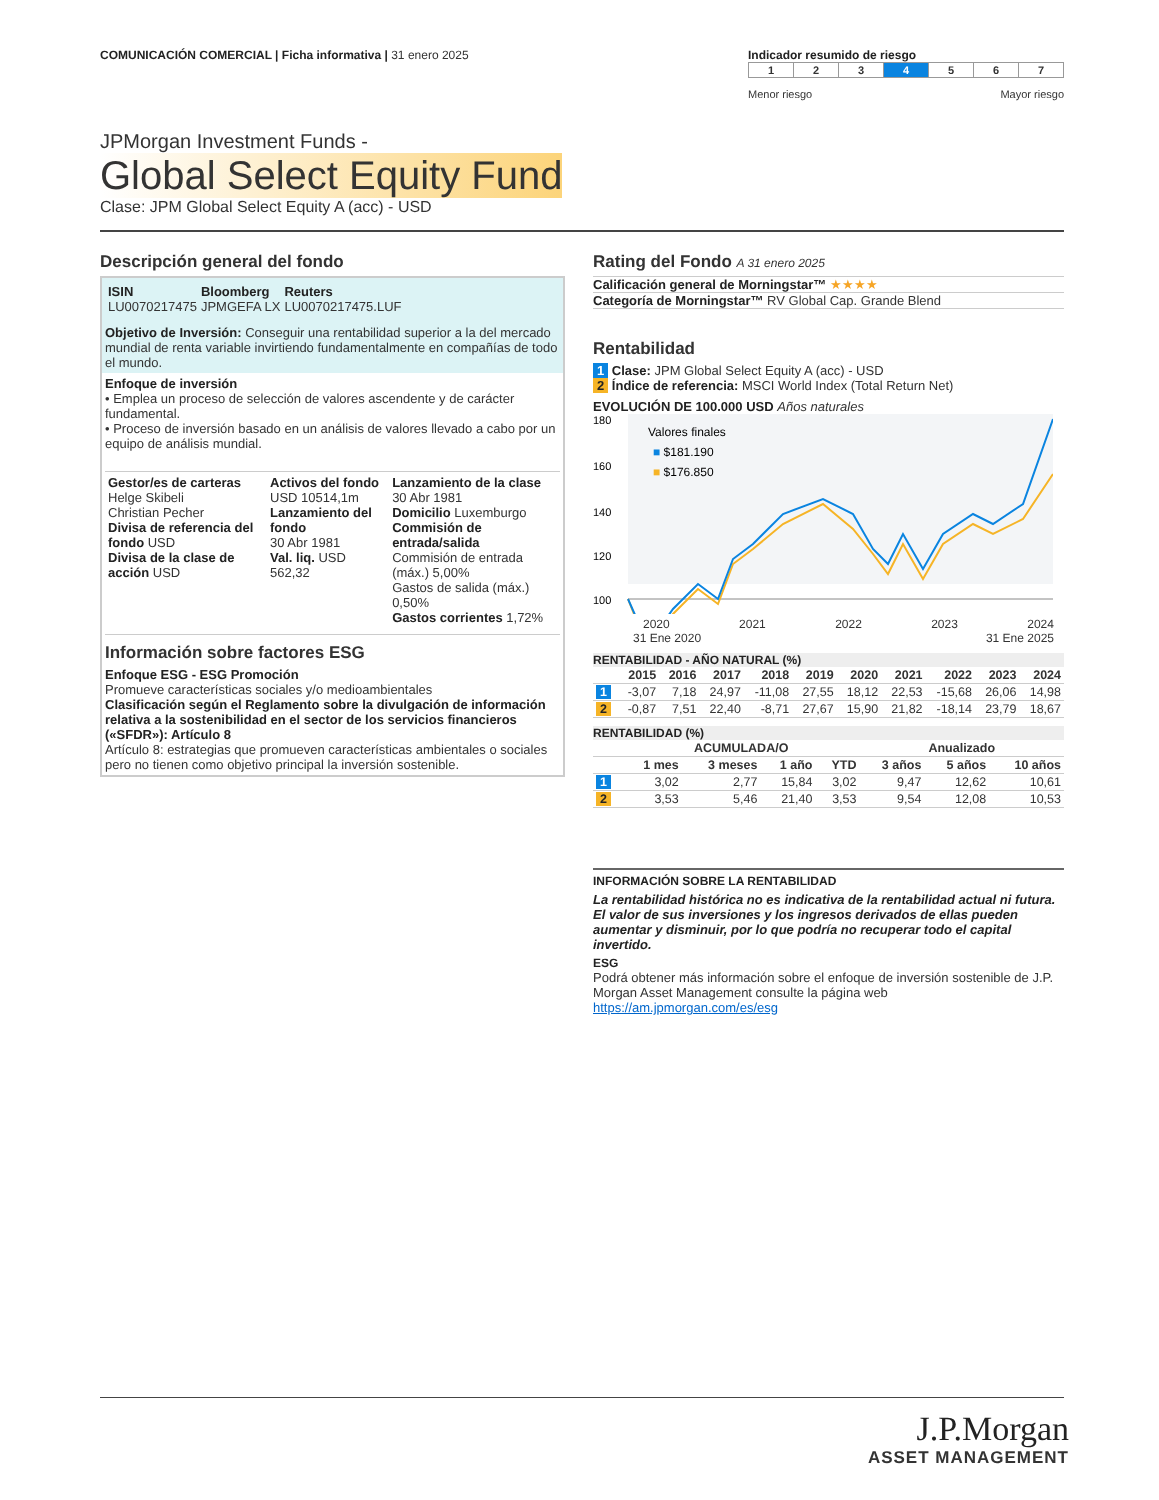COMUNICACIÓN COMERCIAL | Ficha informativa | 31 enero 2025
Indicador resumido de riesgo
| 1 | 2 | 3 | 4 | 5 | 6 | 7 |
Menor riesgo Mayor riesgo
JPMorgan Investment Funds -
Global Select Equity Fund
Clase: JPM Global Select Equity A (acc) - USD
Descripción general del fondo
| ISIN LU0070217475 | Bloomberg JPMGEFA LX | Reuters LU0070217475.LUF |
Objetivo de Inversión: Conseguir una rentabilidad superior a la del mercado mundial de renta variable invirtiendo fundamentalmente en compañías de todo el mundo.
Enfoque de inversión
• Emplea un proceso de selección de valores ascendente y de carácter fundamental.
• Proceso de inversión basado en un análisis de valores llevado a cabo por un equipo de análisis mundial.
| Gestor/es de carteras Helge Skibeli Christian Pecher Divisa de referencia del fondo USD Divisa de la clase de acción USD | Activos del fondo USD 10514,1m Lanzamiento del fondo 30 Abr 1981 Val. liq. USD 562,32 | Lanzamiento de la clase 30 Abr 1981 Domicilio Luxemburgo Commisión de entrada/salida Commisión de entrada (máx.) 5,00% Gastos de salida (máx.) 0,50% Gastos corrientes 1,72% |
Información sobre factores ESG
Enfoque ESG - ESG Promoción
Promueve características sociales y/o medioambientales
Clasificación según el Reglamento sobre la divulgación de información relativa a la sostenibilidad en el sector de los servicios financieros («SFDR»): Artículo 8
Artículo 8: estrategias que promueven características ambientales o sociales pero no tienen como objetivo principal la inversión sostenible.
Rating del Fondo A 31 enero 2025
Calificación general de Morningstar™ ★★★★
Categoría de Morningstar™ RV Global Cap. Grande Blend
Rentabilidad
1 Clase: JPM Global Select Equity A (acc) - USD
2 Índice de referencia: MSCI World Index (Total Return Net)
EVOLUCIÓN DE 100.000 USD Años naturales
180
160
140
120
100
Valores finales
■ $181.190
■ $176.850
2020 2021 2022 2023 2024
31 Ene 2020 31 Ene 2025
RENTABILIDAD - AÑO NATURAL (%)
| | 2015 | 2016 | 2017 | 2018 | 2019 | 2020 | 2021 | 2022 | 2023 | 2024 |
| --- | --- | --- | --- | --- | --- | --- | --- | --- | --- | --- |
| 1 | -3,07 | 7,18 | 24,97 | -11,08 | 27,55 | 18,12 | 22,53 | -15,68 | 26,06 | 14,98 |
| 2 | -0,87 | 7,51 | 22,40 | -8,71 | 27,67 | 15,90 | 21,82 | -18,14 | 23,79 | 18,67 |
RENTABILIDAD (%)
| | ACUMULADA/O | | | | Anualizado | | |
| --- | --- | --- | --- | --- | --- | --- | --- |
| | 1 mes | 3 meses | 1 año | YTD | 3 años | 5 años | 10 años |
| 1 | 3,02 | 2,77 | 15,84 | 3,02 | 9,47 | 12,62 | 10,61 |
| 2 | 3,53 | 5,46 | 21,40 | 3,53 | 9,54 | 12,08 | 10,53 |
INFORMACIÓN SOBRE LA RENTABILIDAD
La rentabilidad histórica no es indicativa de la rentabilidad actual ni futura. El valor de sus inversiones y los ingresos derivados de ellas pueden aumentar y disminuir, por lo que podría no recuperar todo el capital invertido.
ESG
Podrá obtener más información sobre el enfoque de inversión sostenible de J.P. Morgan Asset Management consulte la página web https://am.jpmorgan.com/es/esg
J.P.Morgan
ASSET MANAGEMENT